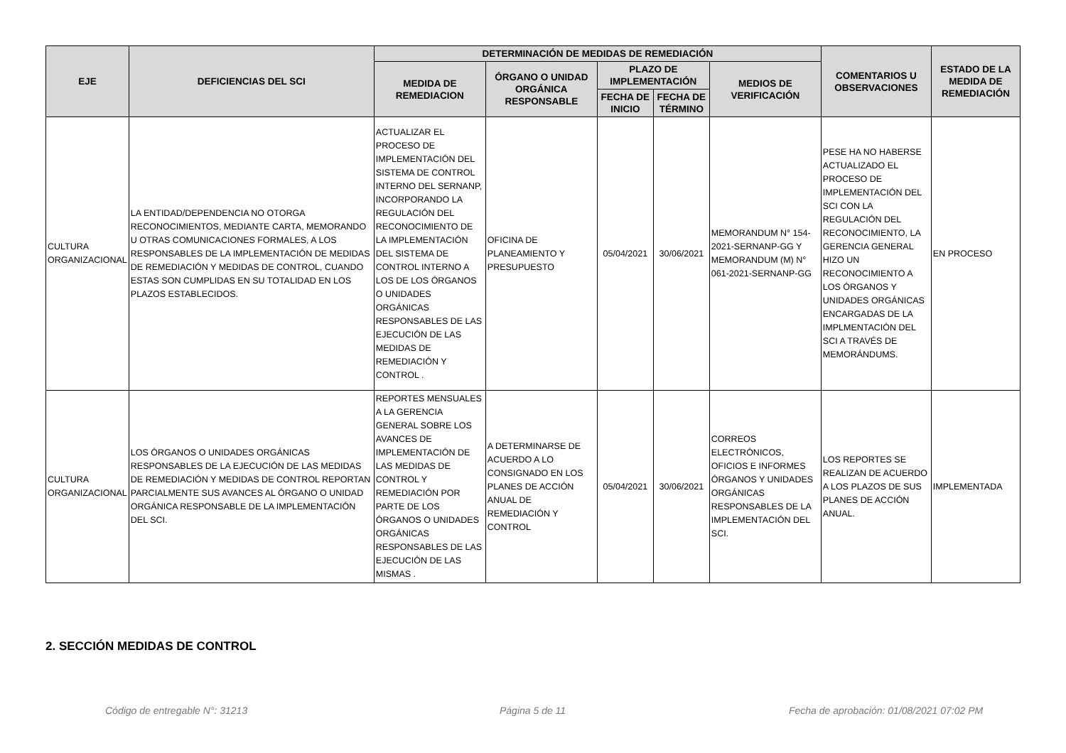| EJE | DEFICIENCIAS DEL SCI | DETERMINACIÓN DE MEDIDAS DE REMEDIACIÓN | | | | | COMENTARIOS U OBSERVACIONES | ESTADO DE LA MEDIDA DE REMEDIACIÓN |
| --- | --- | --- | --- | --- | --- | --- | --- | --- |
| | | MEDIDA DE REMEDIACION | ÓRGANO O UNIDAD ORGÁNICA RESPONSABLE | PLAZO DE IMPLEMENTACIÓN | | MEDIOS DE VERIFICACIÓN | | |
| | | | | FECHA DE INICIO | FECHA DE TÉRMINO | | | |
| CULTURA ORGANIZACIONAL | LA ENTIDAD/DEPENDENCIA NO OTORGA RECONOCIMIENTOS, MEDIANTE CARTA, MEMORANDO U OTRAS COMUNICACIONES FORMALES, A LOS RESPONSABLES DE LA IMPLEMENTACIÓN DE MEDIDAS DE REMEDIACIÓN Y MEDIDAS DE CONTROL, CUANDO ESTAS SON CUMPLIDAS EN SU TOTALIDAD EN LOS PLAZOS ESTABLECIDOS. | ACTUALIZAR EL PROCESO DE IMPLEMENTACIÓN DEL SISTEMA DE CONTROL INTERNO DEL SERNANP, INCORPORANDO LA REGULACIÓN DEL RECONOCIMIENTO DE LA IMPLEMENTACIÓN DEL SISTEMA DE CONTROL INTERNO A LOS DE LOS ÓRGANOS O UNIDADES ORGÁNICAS RESPONSABLES DE LAS EJECUCIÓN DE LAS MEDIDAS DE REMEDIACIÓN Y CONTROL . | OFICINA DE PLANEAMIENTO Y PRESUPUESTO | 05/04/2021 | 30/06/2021 | MEMORANDUM N° 154-2021-SERNANP-GG Y MEMORANDUM (M) N° 061-2021-SERNANP-GG | PESE HA NO HABERSE ACTUALIZADO EL PROCESO DE IMPLEMENTACIÓN DEL SCI CON LA REGULACIÓN DEL RECONOCIMIENTO, LA GERENCIA GENERAL HIZO UN RECONOCIMIENTO A LOS ÓRGANOS Y UNIDADES ORGÁNICAS ENCARGADAS DE LA IMPLMENTACIÓN DEL SCI A TRAVÉS DE MEMORÁNDUMS. | EN PROCESO |
| CULTURA ORGANIZACIONAL | LOS ÓRGANOS O UNIDADES ORGÁNICAS RESPONSABLES DE LA EJECUCIÓN DE LAS MEDIDAS DE REMEDIACIÓN Y MEDIDAS DE CONTROL REPORTAN PARCIALMENTE SUS AVANCES AL ÓRGANO O UNIDAD ORGÁNICA RESPONSABLE DE LA IMPLEMENTACIÓN DEL SCI. | REPORTES MENSUALES A LA GERENCIA GENERAL SOBRE LOS AVANCES DE IMPLEMENTACIÓN DE LAS MEDIDAS DE CONTROL Y REMEDIACIÓN POR PARTE DE LOS ÓRGANOS O UNIDADES ORGÁNICAS RESPONSABLES DE LAS EJECUCIÓN DE LAS MISMAS . | A DETERMINARSE DE ACUERDO A LO CONSIGNADO EN LOS PLANES DE ACCIÓN ANUAL DE REMEDIACIÓN Y CONTROL | 05/04/2021 | 30/06/2021 | CORREOS ELECTRÓNICOS, OFICIOS E INFORMES ÓRGANOS Y UNIDADES ORGÁNICAS RESPONSABLES DE LA IMPLEMENTACIÓN DEL SCI. | LOS REPORTES SE REALIZAN DE ACUERDO A LOS PLAZOS DE SUS PLANES DE ACCIÓN ANUAL. | IMPLEMENTADA |
2. SECCIÓN MEDIDAS DE CONTROL
Código de entregable N°: 31213 Página 5 de 11
Fecha de aprobación: 01/08/2021 07:02 PM